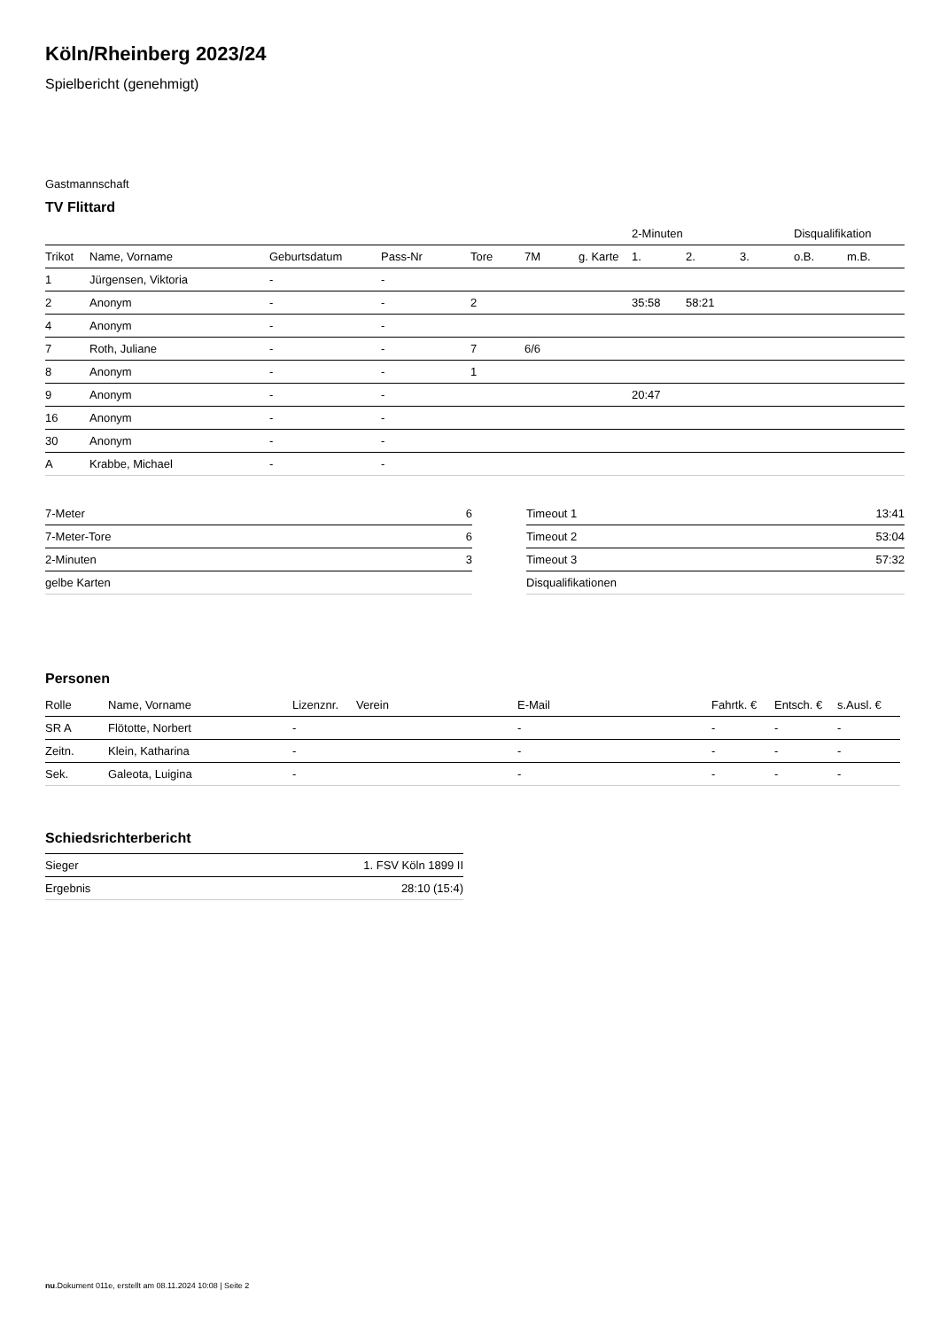Köln/Rheinberg 2023/24
Spielbericht (genehmigt)
Gastmannschaft
TV Flittard
| | | | | | | | 2-Minuten | | | Disqualifikation | |
| --- | --- | --- | --- | --- | --- | --- | --- | --- | --- | --- | --- |
| Trikot | Name, Vorname | Geburtsdatum | Pass-Nr | Tore | 7M | g. Karte | 1. | 2. | 3. | o.B. | m.B. |
| 1 | Jürgensen, Viktoria | - | - | | | | | | | | |
| 2 | Anonym | - | - | 2 | | | 35:58 | 58:21 | | | |
| 4 | Anonym | - | - | | | | | | | | |
| 7 | Roth, Juliane | - | - | 7 | 6/6 | | | | | | |
| 8 | Anonym | - | - | 1 | | | | | | | |
| 9 | Anonym | - | - | | | | 20:47 | | | | |
| 16 | Anonym | - | - | | | | | | | | |
| 30 | Anonym | - | - | | | | | | | | |
| A | Krabbe, Michael | - | - | | | | | | | | |
| 7-Meter | 6 |
| 7-Meter-Tore | 6 |
| 2-Minuten | 3 |
| gelbe Karten | |
| Timeout 1 | 13:41 |
| Timeout 2 | 53:04 |
| Timeout 3 | 57:32 |
| Disqualifikationen | |
Personen
| Rolle | Name, Vorname | Lizenznr. | Verein | E-Mail | Fahrtk. € | Entsch. € | s.Ausl. € |
| --- | --- | --- | --- | --- | --- | --- | --- |
| SR A | Flötotte, Norbert | - | | - | - | - | - |
| Zeitn. | Klein, Katharina | - | | - | - | - | - |
| Sek. | Galeota, Luigina | - | | - | - | - | - |
Schiedsrichterbericht
| Sieger | 1. FSV Köln 1899 II |
| Ergebnis | 28:10 (15:4) |
nu.Dokument 011e, erstellt am 08.11.2024 10:08 | Seite 2